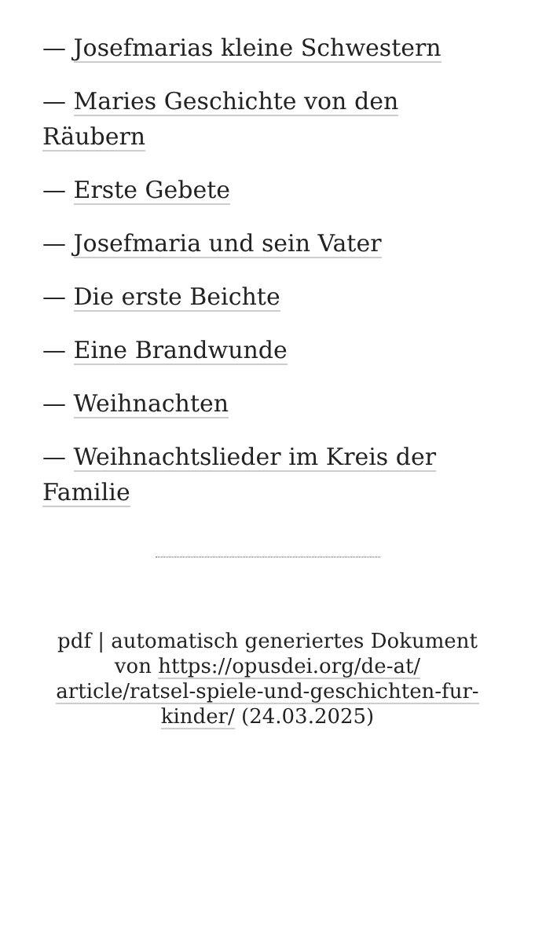— Josefmarias kleine Schwestern
— Maries Geschichte von den Räubern
— Erste Gebete
— Josefmaria und sein Vater
— Die erste Beichte
— Eine Brandwunde
— Weihnachten
— Weihnachtslieder im Kreis der Familie
pdf | automatisch generiertes Dokument von https://opusdei.org/de-at/ article/ratsel-spiele-und-geschichten-fur-kinder/ (24.03.2025)